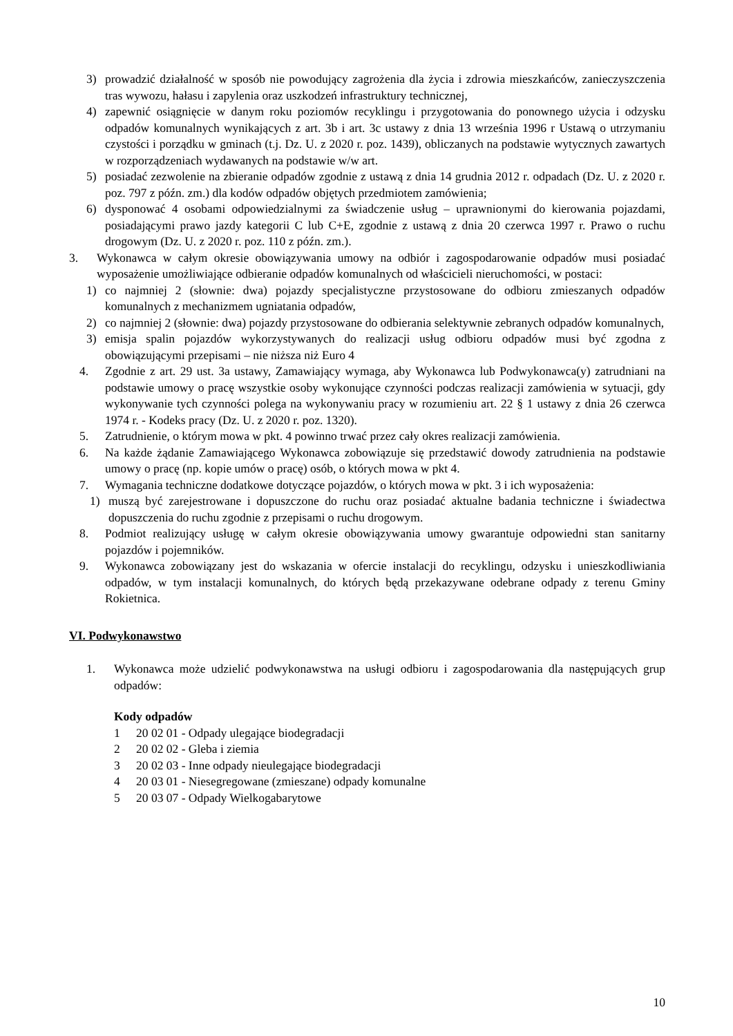3) prowadzić działalność w sposób nie powodujący zagrożenia dla życia i zdrowia mieszkańców, zanieczyszczenia tras wywozu, hałasu i zapylenia oraz uszkodzeń infrastruktury technicznej,
4) zapewnić osiągnięcie w danym roku poziomów recyklingu i przygotowania do ponownego użycia i odzysku odpadów komunalnych wynikających z art. 3b i art. 3c ustawy z dnia 13 września 1996 r Ustawą o utrzymaniu czystości i porządku w gminach (t.j. Dz. U. z 2020 r. poz. 1439), obliczanych na podstawie wytycznych zawartych w rozporządzeniach wydawanych na podstawie w/w art.
5) posiadać zezwolenie na zbieranie odpadów zgodnie z ustawą z dnia 14 grudnia 2012 r. odpadach (Dz. U. z 2020 r. poz. 797 z późn. zm.) dla kodów odpadów objętych przedmiotem zamówienia;
6) dysponować 4 osobami odpowiedzialnymi za świadczenie usług – uprawnionymi do kierowania pojazdami, posiadającymi prawo jazdy kategorii C lub C+E, zgodnie z ustawą z dnia 20 czerwca 1997 r. Prawo o ruchu drogowym (Dz. U. z 2020 r. poz. 110 z późn. zm.).
3. Wykonawca w całym okresie obowiązywania umowy na odbiór i zagospodarowanie odpadów musi posiadać wyposażenie umożliwiające odbieranie odpadów komunalnych od właścicieli nieruchomości, w postaci:
1) co najmniej 2 (słownie: dwa) pojazdy specjalistyczne przystosowane do odbioru zmieszanych odpadów komunalnych z mechanizmem ugniatania odpadów,
2) co najmniej 2 (słownie: dwa) pojazdy przystosowane do odbierania selektywnie zebranych odpadów komunalnych,
3) emisja spalin pojazdów wykorzystywanych do realizacji usług odbioru odpadów musi być zgodna z obowiązującymi przepisami – nie niższa niż Euro 4
4. Zgodnie z art. 29 ust. 3a ustawy, Zamawiający wymaga, aby Wykonawca lub Podwykonawca(y) zatrudniani na podstawie umowy o pracę wszystkie osoby wykonujące czynności podczas realizacji zamówienia w sytuacji, gdy wykonywanie tych czynności polega na wykonywaniu pracy w rozumieniu art. 22 § 1 ustawy z dnia 26 czerwca 1974 r. - Kodeks pracy (Dz. U. z 2020 r. poz. 1320).
5. Zatrudnienie, o którym mowa w pkt. 4 powinno trwać przez cały okres realizacji zamówienia.
6. Na każde żądanie Zamawiającego Wykonawca zobowiązuje się przedstawić dowody zatrudnienia na podstawie umowy o pracę (np. kopie umów o pracę) osób, o których mowa w pkt 4.
7. Wymagania techniczne dodatkowe dotyczące pojazdów, o których mowa w pkt. 3 i ich wyposażenia:
1) muszą być zarejestrowane i dopuszczone do ruchu oraz posiadać aktualne badania techniczne i świadectwa dopuszczenia do ruchu zgodnie z przepisami o ruchu drogowym.
8. Podmiot realizujący usługę w całym okresie obowiązywania umowy gwarantuje odpowiedni stan sanitarny pojazdów i pojemników.
9. Wykonawca zobowiązany jest do wskazania w ofercie instalacji do recyklingu, odzysku i unieszkodliwiania odpadów, w tym instalacji komunalnych, do których będą przekazywane odebrane odpady z terenu Gminy Rokietnica.
VI. Podwykonawstwo
1. Wykonawca może udzielić podwykonawstwa na usługi odbioru i zagospodarowania dla następujących grup odpadów:
Kody odpadów
1 20 02 01 - Odpady ulegające biodegradacji
2 20 02 02 - Gleba i ziemia
3 20 02 03 - Inne odpady nieulegające biodegradacji
4 20 03 01 - Niesegregowane (zmieszane) odpady komunalne
5 20 03 07 - Odpady Wielkogabarytowe
10